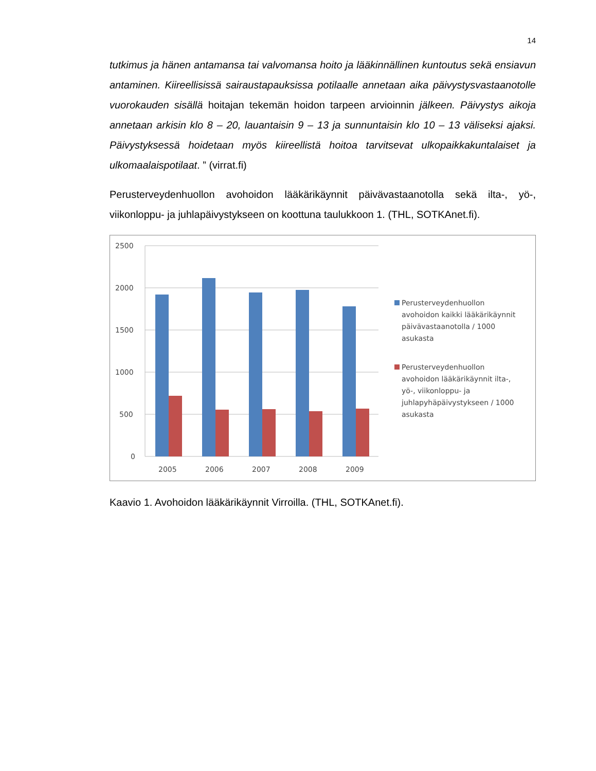14
tutkimus ja hänen antamansa tai valvomansa hoito ja lääkinnällinen kuntoutus sekä ensiavun antaminen. Kiireellisissä sairaustapauksissa potilaalle annetaan aika päivystysvastaanotolle vuorokauden sisällä hoitajan tekemän hoidon tarpeen arvioinnin jälkeen. Päivystys aikoja annetaan arkisin klo 8 – 20, lauantaisin 9 – 13 ja sunnuntaisin klo 10 – 13 väliseksi ajaksi. Päivystyksessä hoidetaan myös kiireellistä hoitoa tarvitsevat ulkopaikkakuntalaiset ja ulkomaalaispotilaat. ” (virrat.fi)
Perusterveydenhuollon avohoidon lääkärikäynnit päivävastaanotolla sekä ilta-, yö-, viikonloppu- ja juhlapäivystykseen on koottuna taulukkoon 1. (THL, SOTKAnet.fi).
2500
2000
1500
1000
500
0
2005
2006
2007
2008
2009
Perusterveydenhuollon
avohoidon kaikki lääkärikäynnit
päivävastaanotolla / 1000
asukasta
Perusterveydenhuollon
avohoidon lääkärikäynnit ilta-,
yö-, viikonloppu- ja
juhlapyhäpäivystykseen / 1000
asukasta
Kaavio 1. Avohoidon lääkärikäynnit Virroilla. (THL, SOTKAnet.fi).